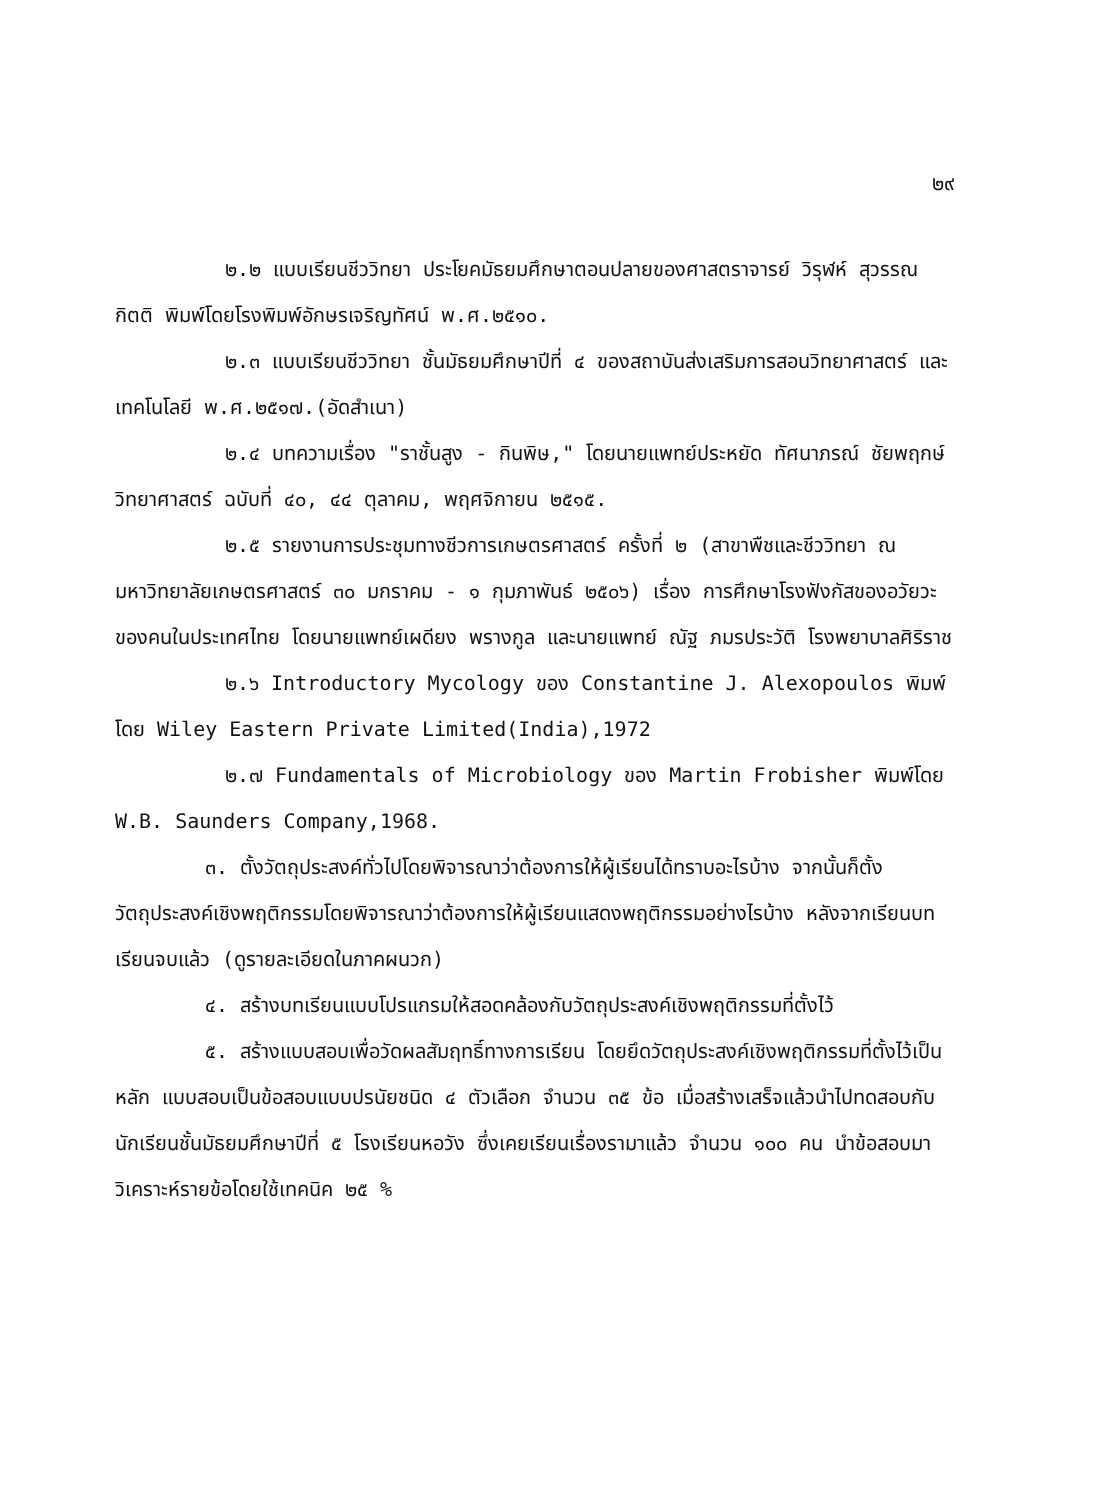๒๙
๒.๒ แบบเรียนชีววิทยา ประโยคมัธยมศึกษาตอนปลายของศาสตราจารย์ วิรุฬห์ สุวรรณกิตติ พิมพ์โดยโรงพิมพ์อักษรเจริญทัศน์ พ.ศ.๒๕๑๐.
๒.๓ แบบเรียนชีววิทยา ชั้นมัธยมศึกษาปีที่ ๔ ของสถาบันส่งเสริมการสอนวิทยาศาสตร์ และเทคโนโลยี พ.ศ.๒๕๑๗.(อัดสำเนา)
๒.๔ บทความเรื่อง "ราชั้นสูง - กินพิษ," โดยนายแพทย์ประหยัด ทัศนาภรณ์ ชัยพฤกษ์วิทยาศาสตร์ ฉบับที่ ๔๐, ๔๔ ตุลาคม, พฤศจิกายน ๒๕๑๕.
๒.๕ รายงานการประชุมทางชีวการเกษตรศาสตร์ ครั้งที่ ๒ (สาขาพืชและชีววิทยา ณ มหาวิทยาลัยเกษตรศาสตร์ ๓๐ มกราคม - ๑ กุมภาพันธ์ ๒๕๐๖) เรื่อง การศึกษาโรงฟังกัสของอวัยวะของคนในประเทศไทย โดยนายแพทย์เผดียง พรางกูล และนายแพทย์ ณัฐ ภมรประวัติ โรงพยาบาลศิริราช
๒.๖ Introductory Mycology ของ Constantine J. Alexopoulos พิมพ์โดย Wiley Eastern Private Limited(India),1972
๒.๗ Fundamentals of Microbiology ของ Martin Frobisher พิมพ์โดย W.B. Saunders Company,1968.
๓. ตั้งวัตถุประสงค์ทั่วไปโดยพิจารณาว่าต้องการให้ผู้เรียนได้ทราบอะไรบ้าง จากนั้นก็ตั้งวัตถุประสงค์เชิงพฤติกรรมโดยพิจารณาว่าต้องการให้ผู้เรียนแสดงพฤติกรรมอย่างไรบ้าง หลังจากเรียนบทเรียนจบแล้ว (ดูรายละเอียดในภาคผนวก)
๔. สร้างบทเรียนแบบโปรแกรมให้สอดคล้องกับวัตถุประสงค์เชิงพฤติกรรมที่ตั้งไว้
๕. สร้างแบบสอบเพื่อวัดผลสัมฤทธิ์ทางการเรียน โดยยึดวัตถุประสงค์เชิงพฤติกรรมที่ตั้งไว้เป็นหลัก แบบสอบเป็นข้อสอบแบบปรนัยชนิด ๔ ตัวเลือก จำนวน ๓๕ ข้อ เมื่อสร้างเสร็จแล้วนำไปทดสอบกับนักเรียนชั้นมัธยมศึกษาปีที่ ๕ โรงเรียนหอวัง ซึ่งเคยเรียนเรื่องรามาแล้ว จำนวน ๑๐๐ คน นำข้อสอบมาวิเคราะห์รายข้อโดยใช้เทคนิค ๒๕ %